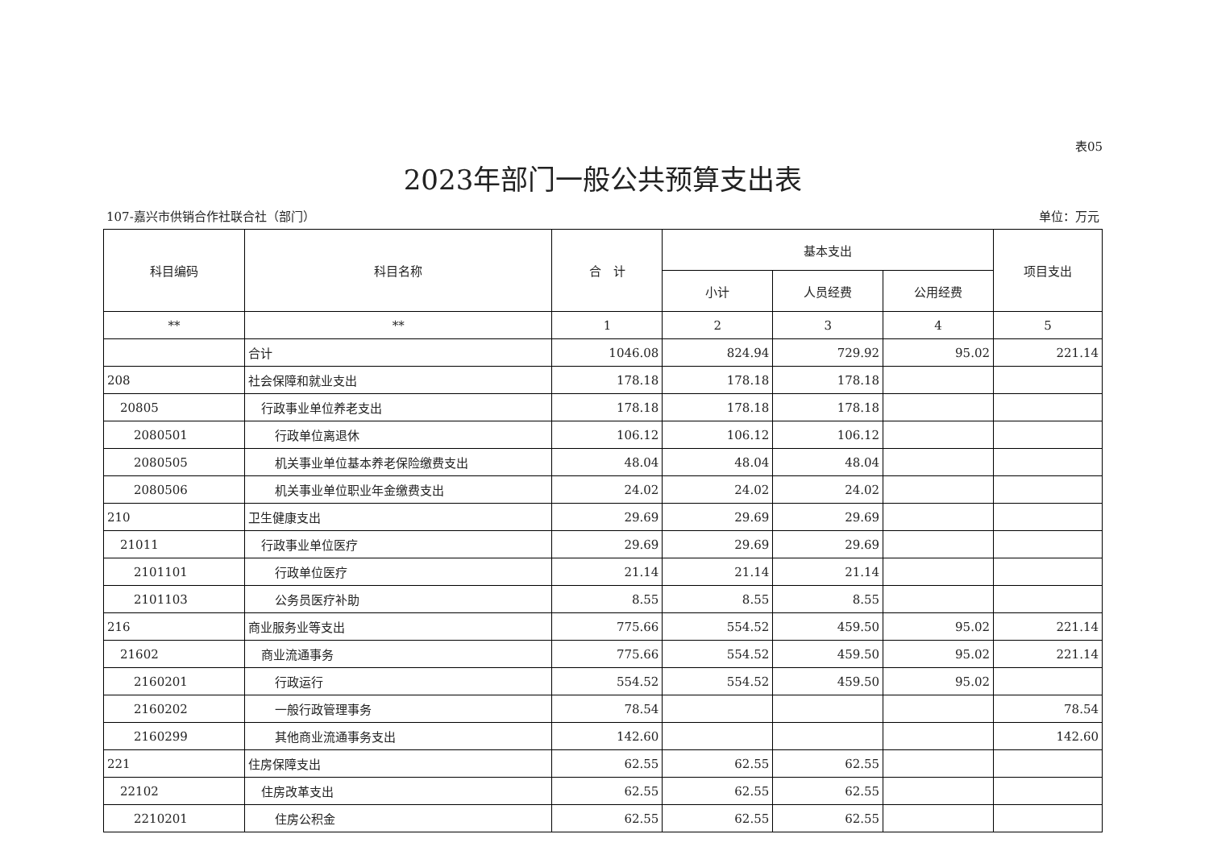表05
2023年部门一般公共预算支出表
107-嘉兴市供销合作社联合社（部门） 单位：万元
| 科目编码 | 科目名称 | 合 计 | 基本支出 | | | 项目支出 |
| --- | --- | --- | --- | --- | --- | --- |
| | | | 小计 | 人员经费 | 公用经费 | |
| ** | ** | 1 | 2 | 3 | 4 | 5 |
| | 合计 | 1046.08 | 824.94 | 729.92 | 95.02 | 221.14 |
| 208 | 社会保障和就业支出 | 178.18 | 178.18 | 178.18 | | |
| 20805 | 行政事业单位养老支出 | 178.18 | 178.18 | 178.18 | | |
| 2080501 | 行政单位离退休 | 106.12 | 106.12 | 106.12 | | |
| 2080505 | 机关事业单位基本养老保险缴费支出 | 48.04 | 48.04 | 48.04 | | |
| 2080506 | 机关事业单位职业年金缴费支出 | 24.02 | 24.02 | 24.02 | | |
| 210 | 卫生健康支出 | 29.69 | 29.69 | 29.69 | | |
| 21011 | 行政事业单位医疗 | 29.69 | 29.69 | 29.69 | | |
| 2101101 | 行政单位医疗 | 21.14 | 21.14 | 21.14 | | |
| 2101103 | 公务员医疗补助 | 8.55 | 8.55 | 8.55 | | |
| 216 | 商业服务业等支出 | 775.66 | 554.52 | 459.50 | 95.02 | 221.14 |
| 21602 | 商业流通事务 | 775.66 | 554.52 | 459.50 | 95.02 | 221.14 |
| 2160201 | 行政运行 | 554.52 | 554.52 | 459.50 | 95.02 | |
| 2160202 | 一般行政管理事务 | 78.54 | | | | 78.54 |
| 2160299 | 其他商业流通事务支出 | 142.60 | | | | 142.60 |
| 221 | 住房保障支出 | 62.55 | 62.55 | 62.55 | | |
| 22102 | 住房改革支出 | 62.55 | 62.55 | 62.55 | | |
| 2210201 | 住房公积金 | 62.55 | 62.55 | 62.55 | | |